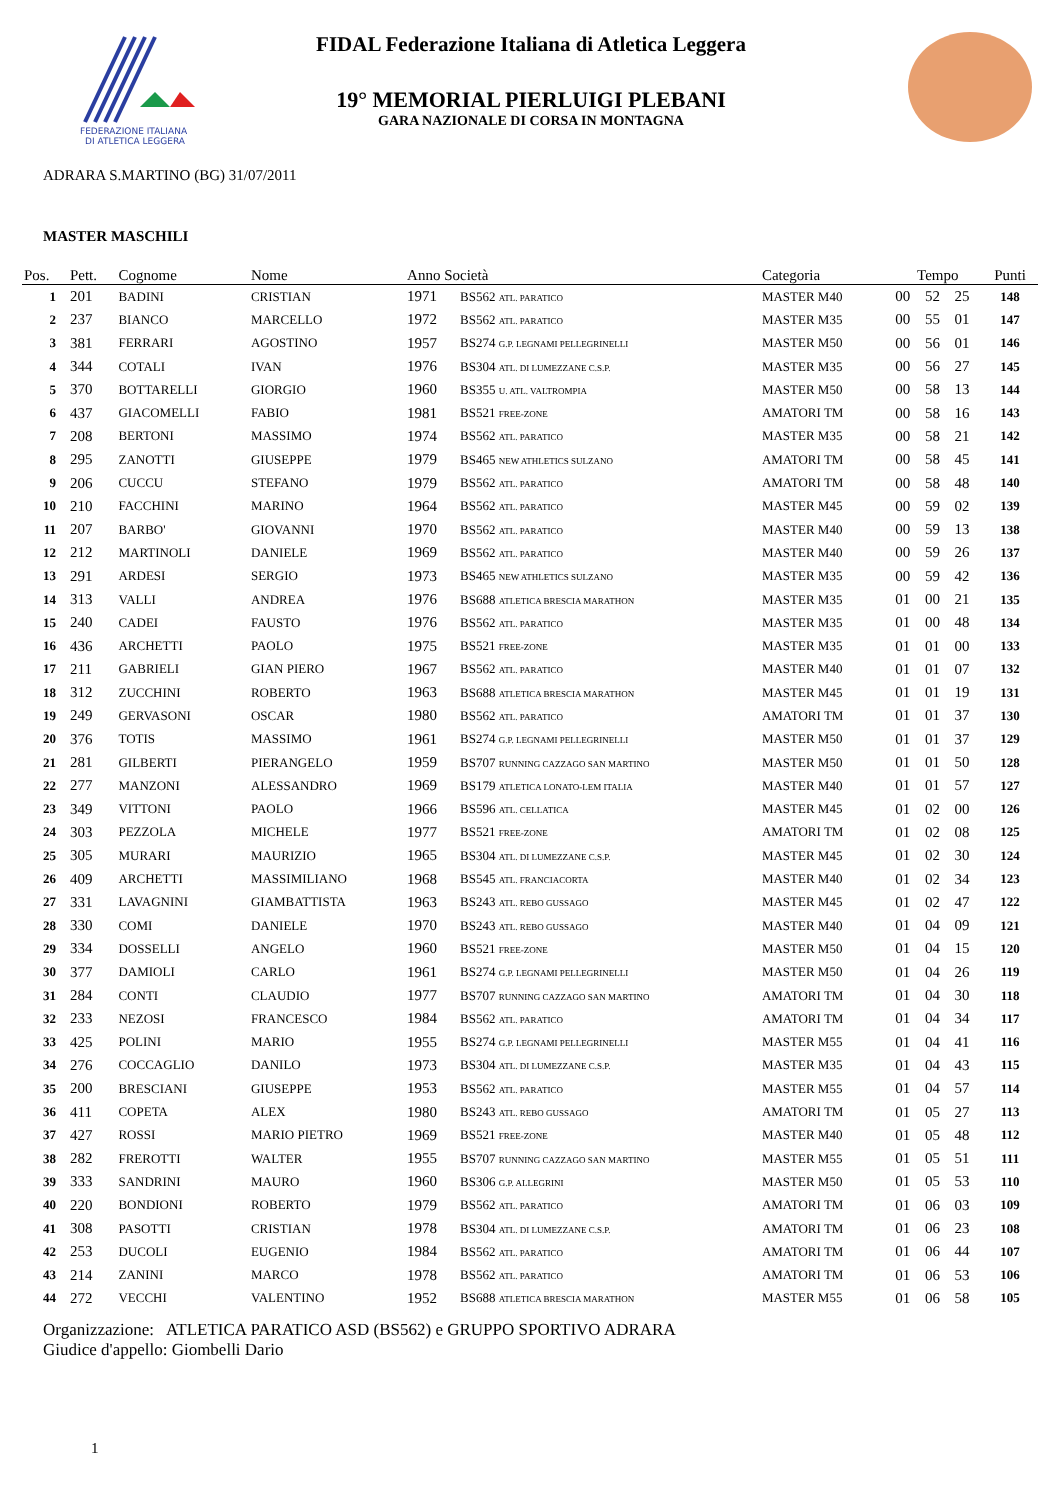FEDERAZIONE ITALIANA
DI ATLETICA LEGGERA
FIDAL Federazione Italiana di Atletica Leggera
19° MEMORIAL PIERLUIGI PLEBANI
GARA NAZIONALE DI CORSA IN MONTAGNA
ADRARA S.MARTINO (BG) 31/07/2011
MASTER MASCHILI
| Pos. | Pett. | Cognome | Nome | Anno Società | | Categoria | Tempo | | | Punti |
| --- | --- | --- | --- | --- | --- | --- | --- | --- | --- | --- |
| 1 | 201 | BADINI | CRISTIAN | 1971 | BS562 ATL. PARATICO | MASTER M40 | 00 | 52 | 25 | 148 |
| 2 | 237 | BIANCO | MARCELLO | 1972 | BS562 ATL. PARATICO | MASTER M35 | 00 | 55 | 01 | 147 |
| 3 | 381 | FERRARI | AGOSTINO | 1957 | BS274 G.P. LEGNAMI PELLEGRINELLI | MASTER M50 | 00 | 56 | 01 | 146 |
| 4 | 344 | COTALI | IVAN | 1976 | BS304 ATL. DI LUMEZZANE C.S.P. | MASTER M35 | 00 | 56 | 27 | 145 |
| 5 | 370 | BOTTARELLI | GIORGIO | 1960 | BS355 U. ATL. VALTROMPIA | MASTER M50 | 00 | 58 | 13 | 144 |
| 6 | 437 | GIACOMELLI | FABIO | 1981 | BS521 FREE-ZONE | AMATORI TM | 00 | 58 | 16 | 143 |
| 7 | 208 | BERTONI | MASSIMO | 1974 | BS562 ATL. PARATICO | MASTER M35 | 00 | 58 | 21 | 142 |
| 8 | 295 | ZANOTTI | GIUSEPPE | 1979 | BS465 NEW ATHLETICS SULZANO | AMATORI TM | 00 | 58 | 45 | 141 |
| 9 | 206 | CUCCU | STEFANO | 1979 | BS562 ATL. PARATICO | AMATORI TM | 00 | 58 | 48 | 140 |
| 10 | 210 | FACCHINI | MARINO | 1964 | BS562 ATL. PARATICO | MASTER M45 | 00 | 59 | 02 | 139 |
| 11 | 207 | BARBO' | GIOVANNI | 1970 | BS562 ATL. PARATICO | MASTER M40 | 00 | 59 | 13 | 138 |
| 12 | 212 | MARTINOLI | DANIELE | 1969 | BS562 ATL. PARATICO | MASTER M40 | 00 | 59 | 26 | 137 |
| 13 | 291 | ARDESI | SERGIO | 1973 | BS465 NEW ATHLETICS SULZANO | MASTER M35 | 00 | 59 | 42 | 136 |
| 14 | 313 | VALLI | ANDREA | 1976 | BS688 ATLETICA BRESCIA MARATHON | MASTER M35 | 01 | 00 | 21 | 135 |
| 15 | 240 | CADEI | FAUSTO | 1976 | BS562 ATL. PARATICO | MASTER M35 | 01 | 00 | 48 | 134 |
| 16 | 436 | ARCHETTI | PAOLO | 1975 | BS521 FREE-ZONE | MASTER M35 | 01 | 01 | 00 | 133 |
| 17 | 211 | GABRIELI | GIAN PIERO | 1967 | BS562 ATL. PARATICO | MASTER M40 | 01 | 01 | 07 | 132 |
| 18 | 312 | ZUCCHINI | ROBERTO | 1963 | BS688 ATLETICA BRESCIA MARATHON | MASTER M45 | 01 | 01 | 19 | 131 |
| 19 | 249 | GERVASONI | OSCAR | 1980 | BS562 ATL. PARATICO | AMATORI TM | 01 | 01 | 37 | 130 |
| 20 | 376 | TOTIS | MASSIMO | 1961 | BS274 G.P. LEGNAMI PELLEGRINELLI | MASTER M50 | 01 | 01 | 37 | 129 |
| 21 | 281 | GILBERTI | PIERANGELO | 1959 | BS707 RUNNING CAZZAGO SAN MARTINO | MASTER M50 | 01 | 01 | 50 | 128 |
| 22 | 277 | MANZONI | ALESSANDRO | 1969 | BS179 ATLETICA LONATO-LEM ITALIA | MASTER M40 | 01 | 01 | 57 | 127 |
| 23 | 349 | VITTONI | PAOLO | 1966 | BS596 ATL. CELLATICA | MASTER M45 | 01 | 02 | 00 | 126 |
| 24 | 303 | PEZZOLA | MICHELE | 1977 | BS521 FREE-ZONE | AMATORI TM | 01 | 02 | 08 | 125 |
| 25 | 305 | MURARI | MAURIZIO | 1965 | BS304 ATL. DI LUMEZZANE C.S.P. | MASTER M45 | 01 | 02 | 30 | 124 |
| 26 | 409 | ARCHETTI | MASSIMILIANO | 1968 | BS545 ATL. FRANCIACORTA | MASTER M40 | 01 | 02 | 34 | 123 |
| 27 | 331 | LAVAGNINI | GIAMBATTISTA | 1963 | BS243 ATL. REBO GUSSAGO | MASTER M45 | 01 | 02 | 47 | 122 |
| 28 | 330 | COMI | DANIELE | 1970 | BS243 ATL. REBO GUSSAGO | MASTER M40 | 01 | 04 | 09 | 121 |
| 29 | 334 | DOSSELLI | ANGELO | 1960 | BS521 FREE-ZONE | MASTER M50 | 01 | 04 | 15 | 120 |
| 30 | 377 | DAMIOLI | CARLO | 1961 | BS274 G.P. LEGNAMI PELLEGRINELLI | MASTER M50 | 01 | 04 | 26 | 119 |
| 31 | 284 | CONTI | CLAUDIO | 1977 | BS707 RUNNING CAZZAGO SAN MARTINO | AMATORI TM | 01 | 04 | 30 | 118 |
| 32 | 233 | NEZOSI | FRANCESCO | 1984 | BS562 ATL. PARATICO | AMATORI TM | 01 | 04 | 34 | 117 |
| 33 | 425 | POLINI | MARIO | 1955 | BS274 G.P. LEGNAMI PELLEGRINELLI | MASTER M55 | 01 | 04 | 41 | 116 |
| 34 | 276 | COCCAGLIO | DANILO | 1973 | BS304 ATL. DI LUMEZZANE C.S.P. | MASTER M35 | 01 | 04 | 43 | 115 |
| 35 | 200 | BRESCIANI | GIUSEPPE | 1953 | BS562 ATL. PARATICO | MASTER M55 | 01 | 04 | 57 | 114 |
| 36 | 411 | COPETA | ALEX | 1980 | BS243 ATL. REBO GUSSAGO | AMATORI TM | 01 | 05 | 27 | 113 |
| 37 | 427 | ROSSI | MARIO PIETRO | 1969 | BS521 FREE-ZONE | MASTER M40 | 01 | 05 | 48 | 112 |
| 38 | 282 | FREROTTI | WALTER | 1955 | BS707 RUNNING CAZZAGO SAN MARTINO | MASTER M55 | 01 | 05 | 51 | 111 |
| 39 | 333 | SANDRINI | MAURO | 1960 | BS306 G.P. ALLEGRINI | MASTER M50 | 01 | 05 | 53 | 110 |
| 40 | 220 | BONDIONI | ROBERTO | 1979 | BS562 ATL. PARATICO | AMATORI TM | 01 | 06 | 03 | 109 |
| 41 | 308 | PASOTTI | CRISTIAN | 1978 | BS304 ATL. DI LUMEZZANE C.S.P. | AMATORI TM | 01 | 06 | 23 | 108 |
| 42 | 253 | DUCOLI | EUGENIO | 1984 | BS562 ATL. PARATICO | AMATORI TM | 01 | 06 | 44 | 107 |
| 43 | 214 | ZANINI | MARCO | 1978 | BS562 ATL. PARATICO | AMATORI TM | 01 | 06 | 53 | 106 |
| 44 | 272 | VECCHI | VALENTINO | 1952 | BS688 ATLETICA BRESCIA MARATHON | MASTER M55 | 01 | 06 | 58 | 105 |
Organizzazione: ATLETICA PARATICO ASD (BS562) e GRUPPO SPORTIVO ADRARA
Giudice d'appello: Giombelli Dario
1